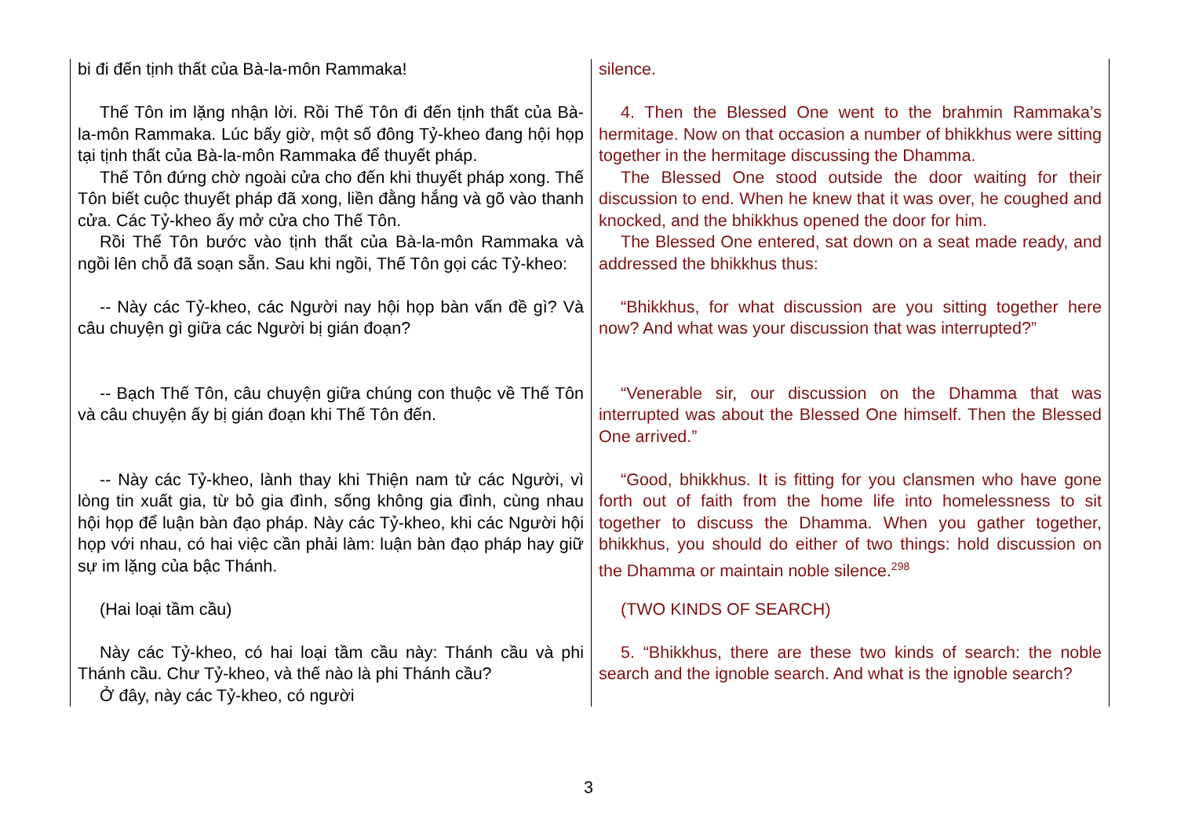| bi đi đến tịnh thất của Bà-la-môn Rammaka! | silence. |
| Thế Tôn im lặng nhận lời. Rồi Thế Tôn đi đến tịnh thất của Bà-la-môn Rammaka. Lúc bấy giờ, một số đông Tỷ-kheo đang hội họp tại tịnh thất của Bà-la-môn Rammaka để thuyết pháp. | 4. Then the Blessed One went to the brahmin Rammaka’s hermitage. Now on that occasion a number of bhikkhus were sitting together in the hermitage discussing the Dhamma. |
| Thế Tôn đứng chờ ngoài cửa cho đến khi thuyết pháp xong. Thế Tôn biết cuộc thuyết pháp đã xong, liền đằng hắng và gõ vào thanh cửa. Các Tỷ-kheo ấy mở cửa cho Thế Tôn. | The Blessed One stood outside the door waiting for their discussion to end. When he knew that it was over, he coughed and knocked, and the bhikkhus opened the door for him. |
| Rồi Thế Tôn bước vào tịnh thất của Bà-la-môn Rammaka và ngồi lên chỗ đã soạn sẵn. Sau khi ngồi, Thế Tôn gọi các Tỷ-kheo: | The Blessed One entered, sat down on a seat made ready, and addressed the bhikkhus thus: |
| -- Này các Tỷ-kheo, các Người nay hội họp bàn vấn đề gì? Và câu chuyện gì giữa các Người bị gián đoạn? | “Bhikkhus, for what discussion are you sitting together here now? And what was your discussion that was interrupted?” |
| -- Bạch Thế Tôn, câu chuyện giữa chúng con thuộc về Thế Tôn và câu chuyện ấy bị gián đoạn khi Thế Tôn đến. | “Venerable sir, our discussion on the Dhamma that was interrupted was about the Blessed One himself. Then the Blessed One arrived.” |
| -- Này các Tỷ-kheo, lành thay khi Thiện nam tử các Người, vì lòng tin xuất gia, từ bỏ gia đình, sống không gia đình, cùng nhau hội họp để luận bàn đạo pháp. Này các Tỷ-kheo, khi các Người hội họp với nhau, có hai việc cần phải làm: luận bàn đạo pháp hay giữ sự im lặng của bậc Thánh. | “Good, bhikkhus. It is fitting for you clansmen who have gone forth out of faith from the home life into homelessness to sit together to discuss the Dhamma. When you gather together, bhikkhus, you should do either of two things: hold discussion on the Dhamma or maintain noble silence.<sup>298</sup> |
| (Hai loại tầm cầu) | (TWO KINDS OF SEARCH) |
| Này các Tỷ-kheo, có hai loại tầm cầu này: Thánh cầu và phi Thánh cầu. Chư Tỷ-kheo, và thế nào là phi Thánh cầu? Ở đây, này các Tỷ-kheo, có người | 5. “Bhikkhus, there are these two kinds of search: the noble search and the ignoble search. And what is the ignoble search? |
3